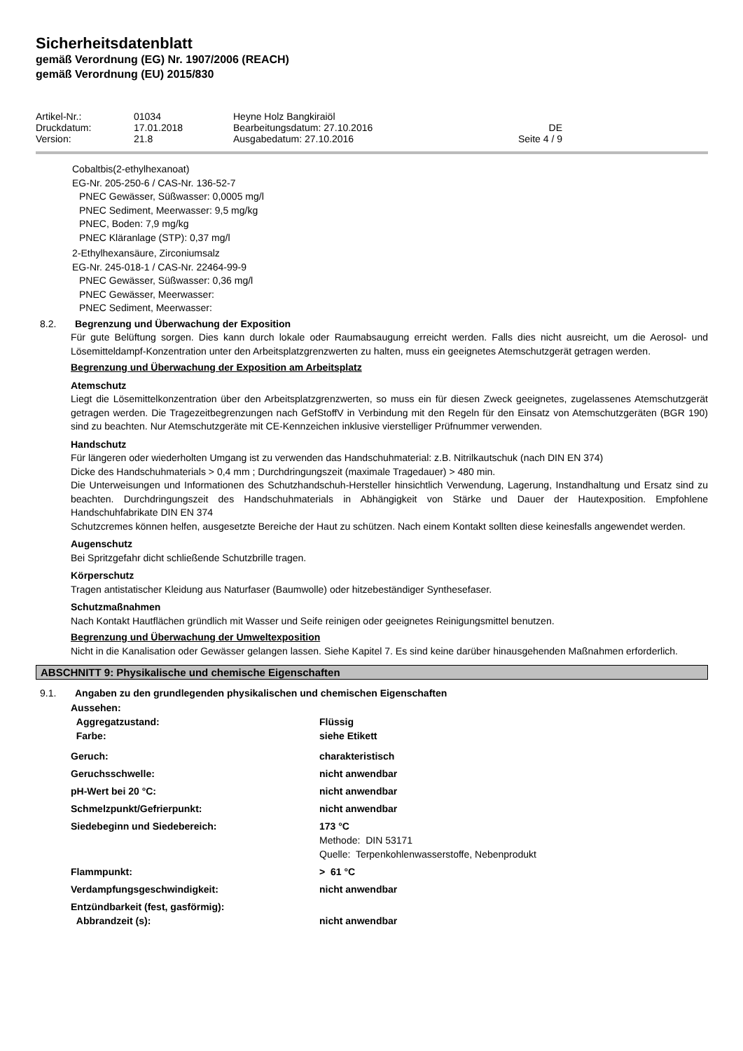Sicherheitsdatenblatt
gemäß Verordnung (EG) Nr. 1907/2006 (REACH)
gemäß Verordnung (EU) 2015/830
| Artikel-Nr.: | 01034 | Heyne Holz Bangkiraiöl | |
| Druckdatum: | 17.01.2018 | Bearbeitungsdatum: 27.10.2016 | DE |
| Version: | 21.8 | Ausgabedatum: 27.10.2016 | Seite 4 / 9 |
Cobaltbis(2-ethylhexanoat)
EG-Nr. 205-250-6 / CAS-Nr. 136-52-7
PNEC Gewässer, Süßwasser: 0,0005 mg/l
PNEC Sediment, Meerwasser: 9,5 mg/kg
PNEC, Boden: 7,9 mg/kg
PNEC Kläranlage (STP): 0,37 mg/l
2-Ethylhexansäure, Zirconiumsalz
EG-Nr. 245-018-1 / CAS-Nr. 22464-99-9
PNEC Gewässer, Süßwasser: 0,36 mg/l
PNEC Gewässer, Meerwasser:
PNEC Sediment, Meerwasser:
8.2. Begrenzung und Überwachung der Exposition
Für gute Belüftung sorgen. Dies kann durch lokale oder Raumabsaugung erreicht werden. Falls dies nicht ausreicht, um die Aerosol- und Lösemitteldampf-Konzentration unter den Arbeitsplatzgrenzwerten zu halten, muss ein geeignetes Atemschutzgerät getragen werden.
Begrenzung und Überwachung der Exposition am Arbeitsplatz
Atemschutz
Liegt die Lösemittelkonzentration über den Arbeitsplatzgrenzwerten, so muss ein für diesen Zweck geeignetes, zugelassenes Atemschutzgerät getragen werden. Die Tragezeitbegrenzungen nach GefStoffV in Verbindung mit den Regeln für den Einsatz von Atemschutzgeräten (BGR 190) sind zu beachten. Nur Atemschutzgeräte mit CE-Kennzeichen inklusive vierstelliger Prüfnummer verwenden.
Handschutz
Für längeren oder wiederholten Umgang ist zu verwenden das Handschuhmaterial: z.B. Nitrilkautschuk (nach DIN EN 374)
Dicke des Handschuhmaterials > 0,4 mm ; Durchdringungszeit (maximale Tragedauer) > 480 min.
Die Unterweisungen und Informationen des Schutzhandschuh-Hersteller hinsichtlich Verwendung, Lagerung, Instandhaltung und Ersatz sind zu beachten. Durchdringungszeit des Handschuhmaterials in Abhängigkeit von Stärke und Dauer der Hautexposition. Empfohlene Handschuhfabrikate DIN EN 374
Schutzcremes können helfen, ausgesetzte Bereiche der Haut zu schützen. Nach einem Kontakt sollten diese keinesfalls angewendet werden.
Augenschutz
Bei Spritzgefahr dicht schließende Schutzbrille tragen.
Körperschutz
Tragen antistatischer Kleidung aus Naturfaser (Baumwolle) oder hitzebeständiger Synthesefaser.
Schutzmaßnahmen
Nach Kontakt Hautflächen gründlich mit Wasser und Seife reinigen oder geeignetes Reinigungsmittel benutzen.
Begrenzung und Überwachung der Umweltexposition
Nicht in die Kanalisation oder Gewässer gelangen lassen. Siehe Kapitel 7. Es sind keine darüber hinausgehenden Maßnahmen erforderlich.
ABSCHNITT 9: Physikalische und chemische Eigenschaften
9.1. Angaben zu den grundlegenden physikalischen und chemischen Eigenschaften
| Aussehen: | |
| Aggregatzustand: | Flüssig |
| Farbe: | siehe Etikett |
| Geruch: | charakteristisch |
| Geruchsschwelle: | nicht anwendbar |
| pH-Wert bei 20 °C: | nicht anwendbar |
| Schmelzpunkt/Gefrierpunkt: | nicht anwendbar |
| Siedebeginn und Siedebereich: | 173 °C Methode: DIN 53171 Quelle: Terpenkohlenwasserstoffe, Nebenprodukt |
| Flammpunkt: | > 61 °C |
| Verdampfungsgeschwindigkeit: | nicht anwendbar |
| Entzündbarkeit (fest, gasförmig): | |
| Abbrandzeit (s): | nicht anwendbar |